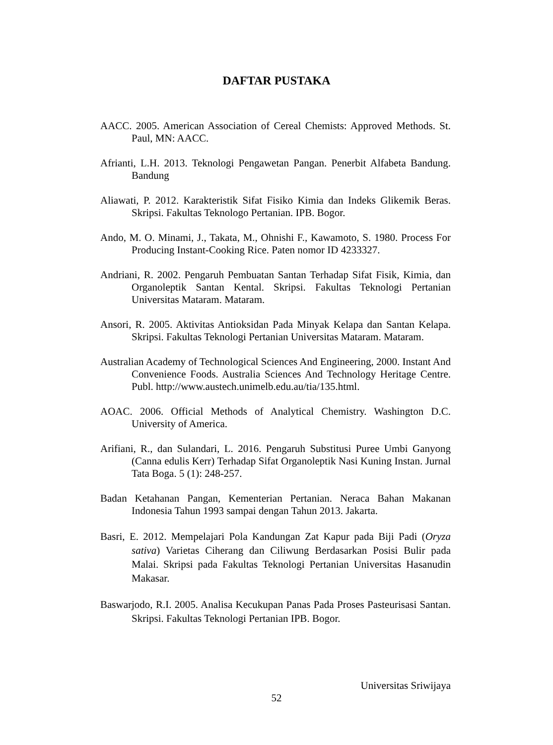DAFTAR PUSTAKA
AACC. 2005. American Association of Cereal Chemists: Approved Methods. St. Paul, MN: AACC.
Afrianti, L.H. 2013. Teknologi Pengawetan Pangan. Penerbit Alfabeta Bandung. Bandung
Aliawati, P. 2012. Karakteristik Sifat Fisiko Kimia dan Indeks Glikemik Beras. Skripsi. Fakultas Teknologo Pertanian. IPB. Bogor.
Ando, M. O. Minami, J., Takata, M., Ohnishi F., Kawamoto, S. 1980. Process For Producing Instant-Cooking Rice. Paten nomor ID 4233327.
Andriani, R. 2002. Pengaruh Pembuatan Santan Terhadap Sifat Fisik, Kimia, dan Organoleptik Santan Kental. Skripsi. Fakultas Teknologi Pertanian Universitas Mataram. Mataram.
Ansori, R. 2005. Aktivitas Antioksidan Pada Minyak Kelapa dan Santan Kelapa. Skripsi. Fakultas Teknologi Pertanian Universitas Mataram. Mataram.
Australian Academy of Technological Sciences And Engineering, 2000. Instant And Convenience Foods. Australia Sciences And Technology Heritage Centre. Publ. http://www.austech.unimelb.edu.au/tia/135.html.
AOAC. 2006. Official Methods of Analytical Chemistry. Washington D.C. University of America.
Arifiani, R., dan Sulandari, L. 2016. Pengaruh Substitusi Puree Umbi Ganyong (Canna edulis Kerr) Terhadap Sifat Organoleptik Nasi Kuning Instan. Jurnal Tata Boga. 5 (1): 248-257.
Badan Ketahanan Pangan, Kementerian Pertanian. Neraca Bahan Makanan Indonesia Tahun 1993 sampai dengan Tahun 2013. Jakarta.
Basri, E. 2012. Mempelajari Pola Kandungan Zat Kapur pada Biji Padi (Oryza sativa) Varietas Ciherang dan Ciliwung Berdasarkan Posisi Bulir pada Malai. Skripsi pada Fakultas Teknologi Pertanian Universitas Hasanudin Makasar.
Baswarjodo, R.I. 2005. Analisa Kecukupan Panas Pada Proses Pasteurisasi Santan. Skripsi. Fakultas Teknologi Pertanian IPB. Bogor.
Universitas Sriwijaya
52